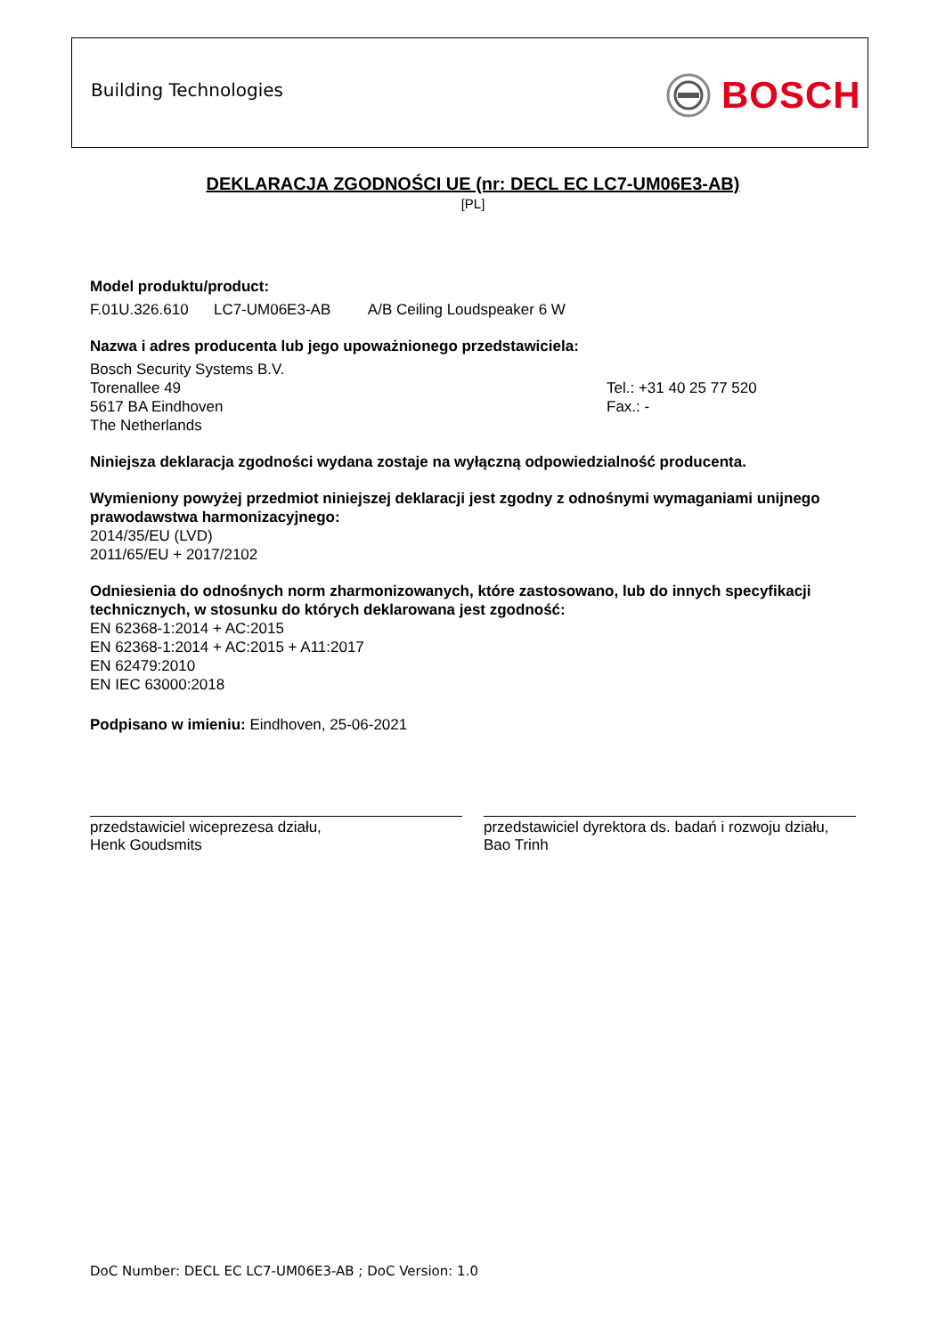Building Technologies BOSCH
DEKLARACJA ZGODNOŚCI UE (nr: DECL EC LC7-UM06E3-AB)
[PL]
Model produktu/product:
F.01U.326.610 LC7-UM06E3-AB A/B Ceiling Loudspeaker 6 W
Nazwa i adres producenta lub jego upoważnionego przedstawiciela:
Bosch Security Systems B.V.
Torenallee 49
5617 BA Eindhoven
The Netherlands
Tel.: +31 40 25 77 520
Fax.: -
Niniejsza deklaracja zgodności wydana zostaje na wyłączną odpowiedzialność producenta.
Wymieniony powyżej przedmiot niniejszej deklaracji jest zgodny z odnośnymi wymaganiami unijnego prawodawstwa harmonizacyjnego:
2014/35/EU (LVD)
2011/65/EU + 2017/2102
Odniesienia do odnośnych norm zharmonizowanych, które zastosowano, lub do innych specyfikacji technicznych, w stosunku do których deklarowana jest zgodność:
EN 62368-1:2014 + AC:2015
EN 62368-1:2014 + AC:2015 + A11:2017
EN 62479:2010
EN IEC 63000:2018
Podpisano w imieniu: Eindhoven, 25-06-2021
przedstawiciel wiceprezesa działu,
Henk Goudsmits
przedstawiciel dyrektora ds. badań i rozwoju działu,
Bao Trinh
DoC Number: DECL EC LC7-UM06E3-AB ; DoC Version: 1.0